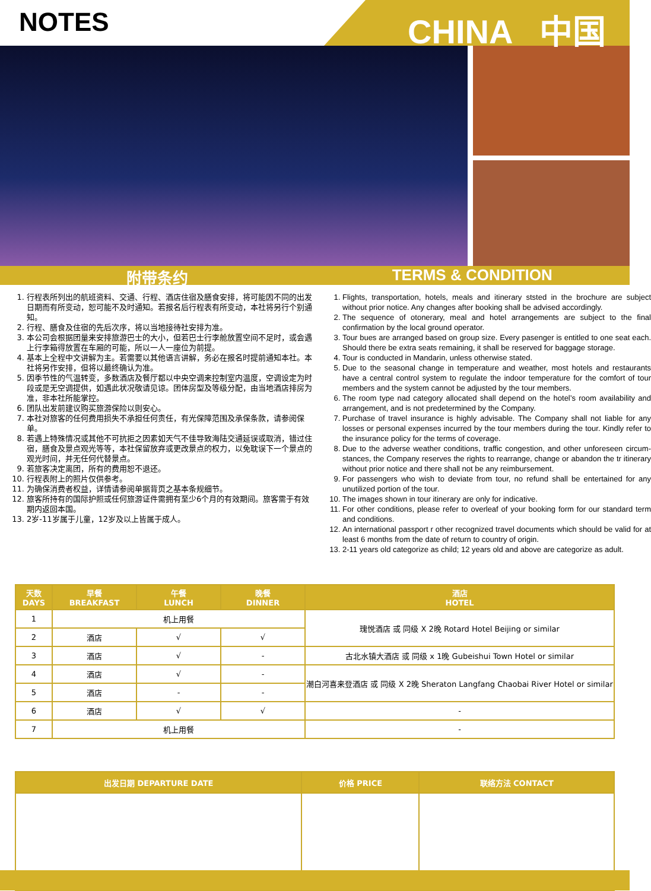NOTES CHINA 中国
附带条约 TERMS & CONDITION
1. 行程表所列出的航班资料、交通、行程、酒店住宿及膳食安排，将可能因不同的出发日期而有所变动，恕可能不及时通知。若报名后行程表有所变动，本社将另行个别通知。
2. 行程、膳食及住宿的先后次序，将以当地接待社安排为准。
3. 本公司会根据团量来安排旅游巴士的大小，但若巴士行李舱放置空间不足时，或会遇上行李箱得放置在车厢的可能，所以一人一座位为前提。
4. 基本上全程中文讲解为主。若需要以其他语言讲解，务必在报名时提前通知本社。本社将另作安排，但将以最终确认为准。
5. 因季节性的气温转变，多数酒店及餐厅都以中央空调来控制室内温度，空调设定为时段或是无空调提供，如遇此状况敬请见谅。团体房型及等级分配，由当地酒店排房为准，非本社所能掌控。
6. 团队出发前建议购买旅游保险以则安心。
7. 本社对旅客的任何费用损失不承担任何责任，有光保障范围及承保条款，请参阅保单。
8. 若遇上特殊情况或其他不可抗拒之因素如天气不佳导致海陆交通延误或取消，错过住宿，膳食及景点观光等等，本社保留放弃或更改景点的权力，以免耽误下一个景点的观光时间，并无任何代替景点。
9. 若旅客决定离团，所有的费用恕不退还。
10. 行程表附上的照片仅供参考。
11. 为确保消费者权益，详情请参阅单据背页之基本条规细节。
12. 旅客所持有的国际护照或任何旅游证件需拥有至少6个月的有效期间。旅客需于有效期内返回本国。
13. 2岁-11岁属于儿童，12岁及以上皆属于成人。
1. Flights, transportation, hotels, meals and itinerary ststed in the brochure are subject without prior notice. Any changes after booking shall be advised accordingly.
2. The sequence of otonerary, meal and hotel arrangements are subject to the final confirmation by the local ground operator.
3. Tour bues are arranged based on group size. Every pasenger is entitled to one seat each. Should there be extra seats remaining, it shall be reserved for baggage storage.
4. Tour is conducted in Mandarin, unless otherwise stated.
5. Due to the seasonal change in temperature and weather, most hotels and restaurants have a central control system to regulate the indoor temperature for the comfort of tour members and the system cannot be adjusted by the tour members.
6. The room type nad category allocated shall depend on the hotel’s room availability and arrangement, and is not predetermined by the Company.
7. Purchase of travel insurance is highly advisable. The Company shall not liable for any losses or personal expenses incurred by the tour members during the tour. Kindly refer to the insurance policy for the terms of coverage.
8. Due to the adverse weather conditions, traffic congestion, and other unforeseen circum-stances, the Company reserves the rights to rearrange, change or abandon the tr itinerary without prior notice and there shall not be any reimbursement.
9. For passengers who wish to deviate from tour, no refund shall be entertained for any unutilized portion of the tour.
10. The images shown in tour itinerary are only for indicative.
11. For other conditions, please refer to overleaf of your booking form for our standard term and conditions.
12. An international passport r other recognized travel documents which should be valid for at least 6 months from the date of return to country of origin.
13. 2-11 years old categorize as child; 12 years old and above are categorize as adult.
| 天数 DAYS | 早餐 BREAKFAST | 午餐 LUNCH | 晚餐 DINNER | 酒店 HOTEL |
| --- | --- | --- | --- | --- |
| 1 | 机上用餐 | | | 瑰悦酒店 或 同级 X 2晚 Rotard Hotel Beijing or similar |
| 2 | 酒店 | √ | √ | |
| 3 | 酒店 | √ | - | 古北水镇大酒店 或 同级 x 1晚 Gubeishui Town Hotel or similar |
| 4 | 酒店 | √ | - | 潮白河喜来登酒店 或 同级 X 2晚 Sheraton Langfang Chaobai River Hotel or similar |
| 5 | 酒店 | - | - | |
| 6 | 酒店 | √ | √ | - |
| 7 | 机上用餐 | | | - |
| 出发日期 DEPARTURE DATE | 价格 PRICE | 联络方法 CONTACT |
| --- | --- | --- |